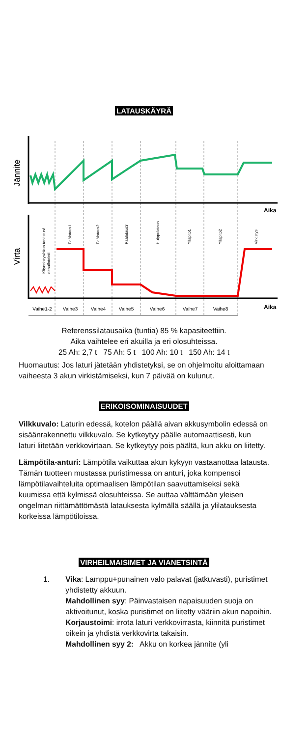LATAUSKÄYRÄ
Jännite
Virta
Aika
Aika
Käynnistys/akun tarkistus/
desulfatointi
Päälataus1
Päälataus2
Päälataus3
Huippulataus
Ylläpito1
Ylläpito2
Virkistys
Vaihe1-2
Vaihe3
Vaihe4
Vaihe5
Vaihe6
Vaihe7
Vaihe8
Referenssilatausaika (tuntia) 85 % kapasiteettiin.
Aika vaihtelee eri akuilla ja eri olosuhteissa.
25 Ah: 2,7 t 75 Ah: 5 t 100 Ah: 10 t 150 Ah: 14 t
Huomautus: Jos laturi jätetään yhdistetyksi, se on ohjelmoitu aloittamaan vaiheesta 3 akun virkistämiseksi, kun 7 päivää on kulunut.
ERIKOISOMINAISUUDET
Vilkkuvalo: Laturin edessä, kotelon päällä aivan akkusymbolin edessä on sisäänrakennettu vilkkuvalo. Se kytkeytyy päälle automaattisesti, kun laturi liitetään verkkovirtaan. Se kytkeytyy pois päältä, kun akku on liitetty.
Lämpötila-anturi: Lämpötila vaikuttaa akun kykyyn vastaanottaa latausta. Tämän tuotteen mustassa puristimessa on anturi, joka kompensoi lämpötilavaihteluita optimaalisen lämpötilan saavuttamiseksi sekä kuumissa että kylmissä olosuhteissa. Se auttaa välttämään yleisen ongelman riittämättömästä latauksesta kylmällä säällä ja ylilatauksesta korkeissa lämpötiloissa.
VIRHEILMAISIMET JA VIANETSINTÄ
1. Vika: Lamppu+punainen valo palavat (jatkuvasti), puristimet yhdistetty akkuun.
Mahdollinen syy: Päinvastaisen napaisuuden suoja on aktivoitunut, koska puristimet on liitetty vääriin akun napoihin.
Korjaustoimi: irrota laturi verkkovirrasta, kiinnitä puristimet oikein ja yhdistä verkkovirta takaisin.
Mahdollinen syy 2: Akku on korkea jännite (yli